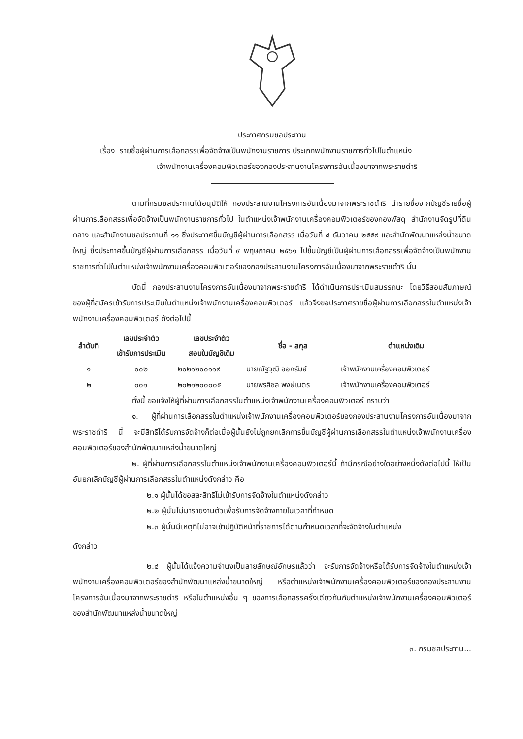ประกาศกรมชลประทาน
เรื่อง รายชื่อผู้ผ่านการเลือกสรรเพื่อจัดจ้างเป็นพนักงานราชการ ประเภทพนักงานราชการทั่วไปในตำแหน่ง
เจ้าพนักงานเครื่องคอมพิวเตอร์ของกองประสานงานโครงการอันเนื่องมาจากพระราชดำริ
ตามที่กรมชลประทานได้อนุมัติให้ กองประสานงานโครงการอันเนื่องมาจากพระราชดำริ นำรายชื่อจากบัญชีรายชื่อผู้ผ่านการเลือกสรรเพื่อจัดจ้างเป็นพนักงานราชการทั่วไป ในตำแหน่งเจ้าพนักงานเครื่องคอมพิวเตอร์ของกองพัสดุ สำนักงานจัดรูปที่ดินกลาง และสำนักงานชลประทานที่ ๑๑ ซึ่งประกาศขึ้นบัญชีผู้ผ่านการเลือกสรร เมื่อวันที่ ๘ ธันวาคม ๒๕๕๙ และสำนักพัฒนาแหล่งน้ำขนาดใหญ่ ซึ่งประกาศขึ้นบัญชีผู้ผ่านการเลือกสรร เมื่อวันที่ ๙ พฤษภาคม ๒๕๖๑ ไปขึ้นบัญชีเป็นผู้ผ่านการเลือกสรรเพื่อจัดจ้างเป็นพนักงานราชการทั่วไปในตำแหน่งเจ้าพนักงานเครื่องคอมพิวเตอร์ของกองประสานงานโครงการอันเนื่องมาจากพระราชดำริ นั้น
บัดนี้ กองประสานงานโครงการอันเนื่องมาจากพระราชดำริ ได้ดำเนินการประเมินสมรรถนะ โดยวิธีสอบสัมภาษณ์ ของผู้ที่สมัครเข้ารับการประเมินในตำแหน่งเจ้าพนักงานเครื่องคอมพิวเตอร์ แล้วจึงขอประกาศรายชื่อผู้ผ่านการเลือกสรรในตำแหน่งเจ้าพนักงานเครื่องคอมพิวเตอร์ ดังต่อไปนี้
| ลำดับที่ | เลขประจำตัว เข้ารับการประเมิน | เลขประจำตัว สอบในบัญชีเดิม | ชื่อ - สกุล | ตำแหน่งเดิม |
| --- | --- | --- | --- | --- |
| ๑ | ๐๐๒ | ๒๐๒๑๒๐๐๑๑๙ | นายณัฐวุฒิ ออกรัมย์ | เจ้าพนักงานเครื่องคอมพิวเตอร์ |
| ๒ | ๐๐๑ | ๒๐๒๑๒๐๐๐๐๕ | นายพรสิชล พงษ์เนตร | เจ้าพนักงานเครื่องคอมพิวเตอร์ |
ทั้งนี้ ขอแจ้งให้ผู้ที่ผ่านการเลือกสรรในตำแหน่งเจ้าพนักงานเครื่องคอมพิวเตอร์ ทราบว่า
๑. ผู้ที่ผ่านการเลือกสรรในตำแหน่งเจ้าพนักงานเครื่องคอมพิวเตอร์ของกองประสานงานโครงการอันเนื่องมาจากพระราชดำริ นี้ จะมีสิทธิได้รับการจัดจ้างก็ต่อเมื่อผู้นั้นยังไม่ถูกยกเลิกการขึ้นบัญชีผู้ผ่านการเลือกสรรในตำแหน่งเจ้าพนักงานเครื่องคอมพิวเตอร์ของสำนักพัฒนาแหล่งน้ำขนาดใหญ่
๒. ผู้ที่ผ่านการเลือกสรรในตำแหน่งเจ้าพนักงานเครื่องคอมพิวเตอร์นี้ ถ้ามีกรณีอย่างใดอย่างหนึ่งดังต่อไปนี้ ให้เป็นอันยกเลิกบัญชีผู้ผ่านการเลือกสรรในตำแหน่งดังกล่าว คือ
๒.๑ ผู้นั้นได้ขอสละสิทธิไม่เข้ารับการจัดจ้างในตำแหน่งดังกล่าว
๒.๒ ผู้นั้นไม่มารายงานตัวเพื่อรับการจัดจ้างภายในเวลาที่กำหนด
๒.๓ ผู้นั้นมีเหตุที่ไม่อาจเข้าปฏิบัติหน้าที่ราชการได้ตามกำหนดเวลาที่จะจัดจ้างในตำแหน่ง
ดังกล่าว
๒.๔ ผู้นั้นได้แจ้งความจำนงเป็นลายลักษณ์อักษรแล้วว่า จะรับการจัดจ้างหรือได้รับการจัดจ้างในตำแหน่งเจ้าพนักงานเครื่องคอมพิวเตอร์ของสำนักพัฒนาแหล่งน้ำขนาดใหญ่ หรือตำแหน่งเจ้าพนักงานเครื่องคอมพิวเตอร์ของกองประสานงานโครงการอันเนื่องมาจากพระราชดำริ หรือในตำแหน่งอื่น ๆ ของการเลือกสรรครั้งเดียวกันกับตำแหน่งเจ้าพนักงานเครื่องคอมพิวเตอร์ของสำนักพัฒนาแหล่งน้ำขนาดใหญ่
๓. กรมชลประทาน...